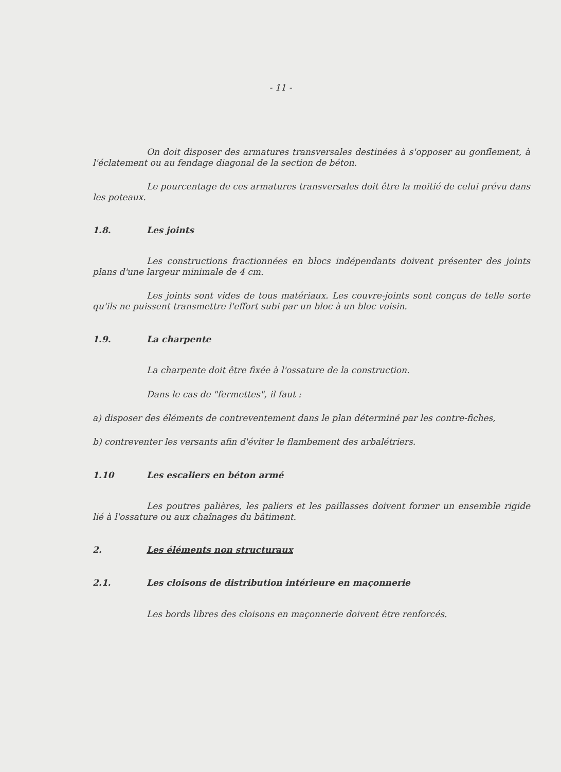- 11 -
On doit disposer des armatures transversales destinées à s'opposer au gonflement, à l'éclatement ou au fendage diagonal de la section de béton.
Le pourcentage de ces armatures transversales doit être la moitié de celui prévu dans les poteaux.
1.8. Les joints
Les constructions fractionnées en blocs indépendants doivent présenter des joints plans d'une largeur minimale de 4 cm.
Les joints sont vides de tous matériaux. Les couvre-joints sont conçus de telle sorte qu'ils ne puissent transmettre l'effort subi par un bloc à un bloc voisin.
1.9. La charpente
La charpente doit être fixée à l'ossature de la construction.
Dans le cas de "fermettes", il faut :
a) disposer des éléments de contreventement dans le plan déterminé par les contre-fiches,
b) contreventer les versants afin d'éviter le flambement des arbalétriers.
1.10 Les escaliers en béton armé
Les poutres palières, les paliers et les paillasses doivent former un ensemble rigide lié à l'ossature ou aux chaînages du bâtiment.
2. Les éléments non structuraux
2.1. Les cloisons de distribution intérieure en maçonnerie
Les bords libres des cloisons en maçonnerie doivent être renforcés.